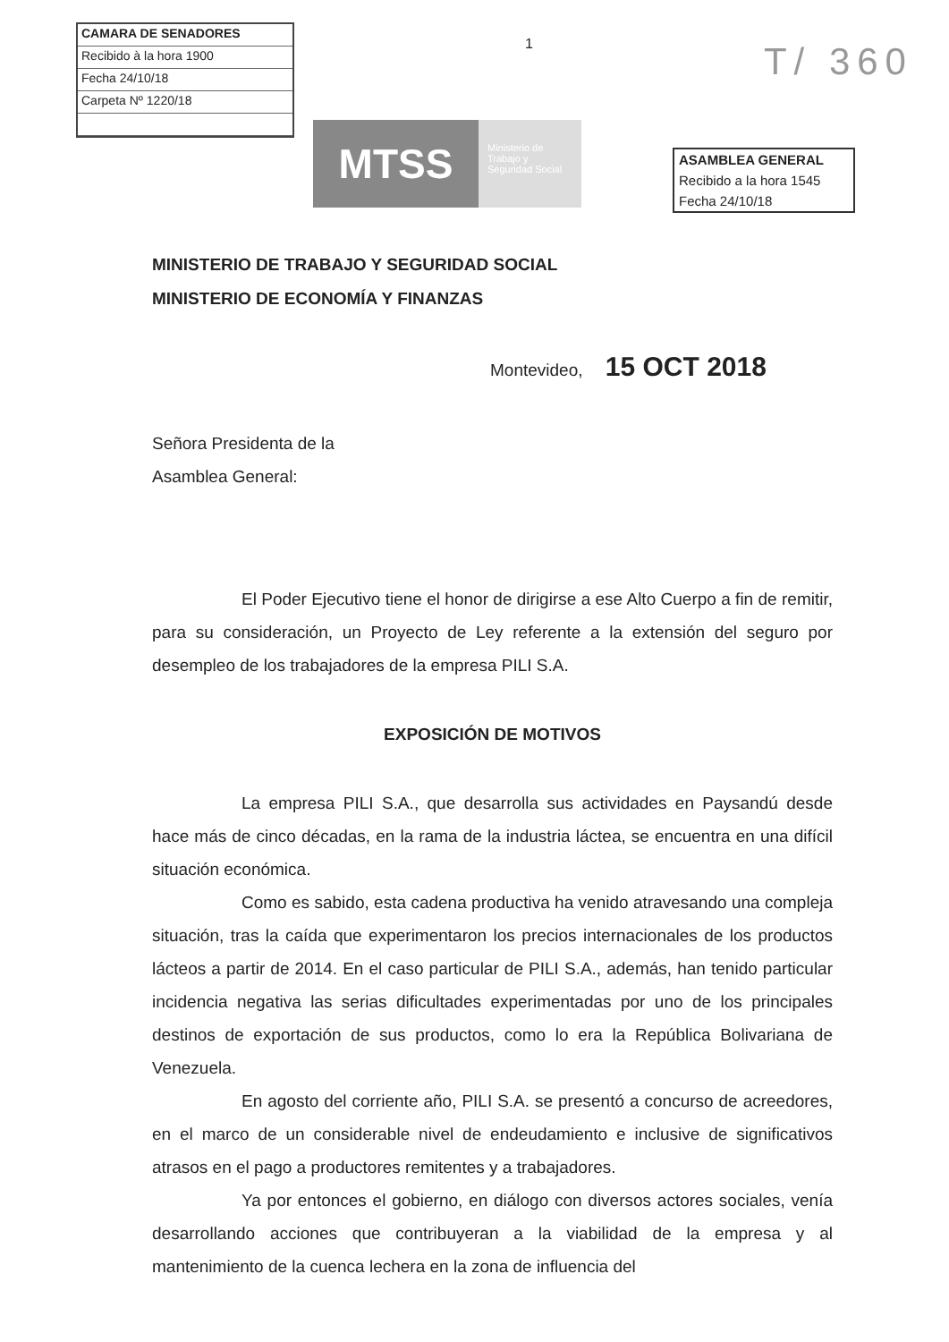CAMARA DE SENADORES
Recibido à la hora 1900
Fecha 24/10/18
Carpeta Nº 1220/18
1
T/ 360
MTSS
Ministerio de Trabajo y Seguridad Social
ASAMBLEA GENERAL
Recibido a la hora 1545
Fecha 24/10/18
MINISTERIO DE TRABAJO Y SEGURIDAD SOCIAL
MINISTERIO DE ECONOMÍA Y FINANZAS
Montevideo, 15 OCT 2018
Señora Presidenta de la
Asamblea General:
El Poder Ejecutivo tiene el honor de dirigirse a ese Alto Cuerpo a fin de remitir, para su consideración, un Proyecto de Ley referente a la extensión del seguro por desempleo de los trabajadores de la empresa PILI S.A.
EXPOSICIÓN DE MOTIVOS
La empresa PILI S.A., que desarrolla sus actividades en Paysandú desde hace más de cinco décadas, en la rama de la industria láctea, se encuentra en una difícil situación económica.
Como es sabido, esta cadena productiva ha venido atravesando una compleja situación, tras la caída que experimentaron los precios internacionales de los productos lácteos a partir de 2014. En el caso particular de PILI S.A., además, han tenido particular incidencia negativa las serias dificultades experimentadas por uno de los principales destinos de exportación de sus productos, como lo era la República Bolivariana de Venezuela.
En agosto del corriente año, PILI S.A. se presentó a concurso de acreedores, en el marco de un considerable nivel de endeudamiento e inclusive de significativos atrasos en el pago a productores remitentes y a trabajadores.
Ya por entonces el gobierno, en diálogo con diversos actores sociales, venía desarrollando acciones que contribuyeran a la viabilidad de la empresa y al mantenimiento de la cuenca lechera en la zona de influencia del